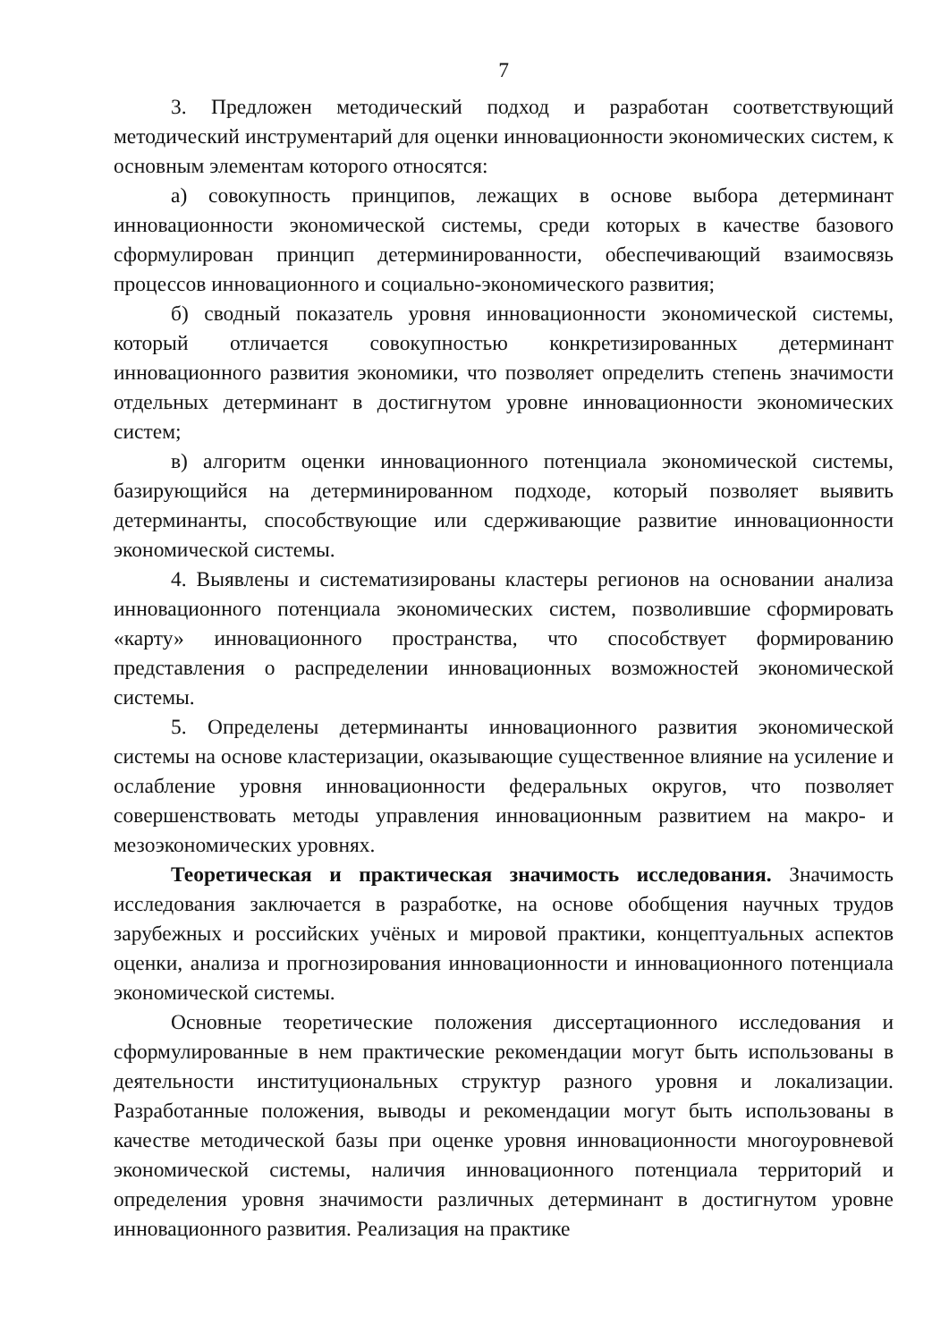7
3. Предложен методический подход и разработан соответствующий методический инструментарий для оценки инновационности экономических систем, к основным элементам которого относятся:
а) совокупность принципов, лежащих в основе выбора детерминант инновационности экономической системы, среди которых в качестве базового сформулирован принцип детерминированности, обеспечивающий взаимосвязь процессов инновационного и социально-экономического развития;
б) сводный показатель уровня инновационности экономической системы, который отличается совокупностью конкретизированных детерминант инновационного развития экономики, что позволяет определить степень значимости отдельных детерминант в достигнутом уровне инновационности экономических систем;
в) алгоритм оценки инновационного потенциала экономической системы, базирующийся на детерминированном подходе, который позволяет выявить детерминанты, способствующие или сдерживающие развитие инновационности экономической системы.
4. Выявлены и систематизированы кластеры регионов на основании анализа инновационного потенциала экономических систем, позволившие сформировать «карту» инновационного пространства, что способствует формированию представления о распределении инновационных возможностей экономической системы.
5. Определены детерминанты инновационного развития экономической системы на основе кластеризации, оказывающие существенное влияние на усиление и ослабление уровня инновационности федеральных округов, что позволяет совершенствовать методы управления инновационным развитием на макро- и мезоэкономических уровнях.
Теоретическая и практическая значимость исследования. Значимость исследования заключается в разработке, на основе обобщения научных трудов зарубежных и российских учёных и мировой практики, концептуальных аспектов оценки, анализа и прогнозирования инновационности и инновационного потенциала экономической системы.
Основные теоретические положения диссертационного исследования и сформулированные в нем практические рекомендации могут быть использованы в деятельности институциональных структур разного уровня и локализации. Разработанные положения, выводы и рекомендации могут быть использованы в качестве методической базы при оценке уровня инновационности многоуровневой экономической системы, наличия инновационного потенциала территорий и определения уровня значимости различных детерминант в достигнутом уровне инновационного развития. Реализация на практике